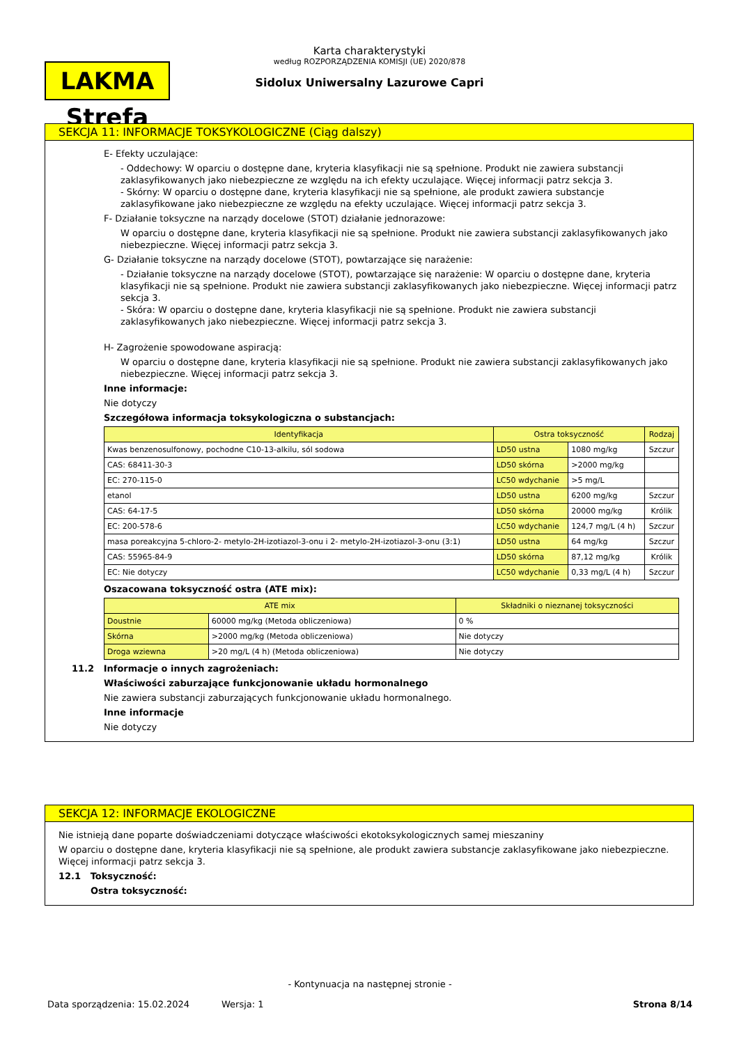LAKMA Strefa
Karta charakterystyki
według ROZPORZĄDZENIA KOMISJI (UE) 2020/878
Sidolux Uniwersalny Lazurowe Capri
SEKCJA 11: INFORMACJE TOKSYKOLOGICZNE (Ciąg dalszy)
E- Efekty uczulające:
- Oddechowy: W oparciu o dostępne dane, kryteria klasyfikacji nie są spełnione. Produkt nie zawiera substancji zaklasyfikowanych jako niebezpieczne ze względu na ich efekty uczulające. Więcej informacji patrz sekcja 3.
- Skórny: W oparciu o dostępne dane, kryteria klasyfikacji nie są spełnione, ale produkt zawiera substancje zaklasyfikowane jako niebezpieczne ze względu na efekty uczulające. Więcej informacji patrz sekcja 3.
F- Działanie toksyczne na narządy docelowe (STOT) działanie jednorazowe:
W oparciu o dostępne dane, kryteria klasyfikacji nie są spełnione. Produkt nie zawiera substancji zaklasyfikowanych jako niebezpieczne. Więcej informacji patrz sekcja 3.
G- Działanie toksyczne na narządy docelowe (STOT), powtarzające się narażenie:
- Działanie toksyczne na narządy docelowe (STOT), powtarzające się narażenie: W oparciu o dostępne dane, kryteria klasyfikacji nie są spełnione. Produkt nie zawiera substancji zaklasyfikowanych jako niebezpieczne. Więcej informacji patrz sekcja 3.
- Skóra: W oparciu o dostępne dane, kryteria klasyfikacji nie są spełnione. Produkt nie zawiera substancji zaklasyfikowanych jako niebezpieczne. Więcej informacji patrz sekcja 3.
H- Zagrożenie spowodowane aspiracją:
W oparciu o dostępne dane, kryteria klasyfikacji nie są spełnione. Produkt nie zawiera substancji zaklasyfikowanych jako niebezpieczne. Więcej informacji patrz sekcja 3.
Inne informacje:
Nie dotyczy
Szczegółowa informacja toksykologiczna o substancjach:
| Identyfikacja | Ostra toksyczność | | Rodzaj |
| --- | --- | --- | --- |
| Kwas benzenosulfonowy, pochodne C10-13-alkilu, sól sodowa | LD50 ustna | 1080 mg/kg | Szczur |
| CAS: 68411-30-3 | LD50 skórna | >2000 mg/kg | |
| EC: 270-115-0 | LC50 wdychanie | >5 mg/L | |
| etanol | LD50 ustna | 6200 mg/kg | Szczur |
| CAS: 64-17-5 | LD50 skórna | 20000 mg/kg | Królik |
| EC: 200-578-6 | LC50 wdychanie | 124,7 mg/L (4 h) | Szczur |
| masa poreakcyjna 5-chloro-2- metylo-2H-izotiazol-3-onu i 2- metylo-2H-izotiazol-3-onu (3:1) | LD50 ustna | 64 mg/kg | Szczur |
| CAS: 55965-84-9 | LD50 skórna | 87,12 mg/kg | Królik |
| EC: Nie dotyczy | LC50 wdychanie | 0,33 mg/L (4 h) | Szczur |
Oszacowana toksyczność ostra (ATE mix):
| ATE mix | | Składniki o nieznanej toksyczności |
| --- | --- | --- |
| Doustnie | 60000 mg/kg (Metoda obliczeniowa) | 0 % |
| Skórna | >2000 mg/kg (Metoda obliczeniowa) | Nie dotyczy |
| Droga wziewna | >20 mg/L (4 h) (Metoda obliczeniowa) | Nie dotyczy |
11.2 Informacje o innych zagrożeniach:
Właściwości zaburzające funkcjonowanie układu hormonalnego
Nie zawiera substancji zaburzających funkcjonowanie układu hormonalnego.
Inne informacje
Nie dotyczy
SEKCJA 12: INFORMACJE EKOLOGICZNE
Nie istnieją dane poparte doświadczeniami dotyczące właściwości ekotoksykologicznych samej mieszaniny
W oparciu o dostępne dane, kryteria klasyfikacji nie są spełnione, ale produkt zawiera substancje zaklasyfikowane jako niebezpieczne. Więcej informacji patrz sekcja 3.
12.1 Toksyczność:
Ostra toksyczność:
- Kontynuacja na następnej stronie -
Data sporządzenia: 15.02.2024 Wersja: 1 Strona 8/14